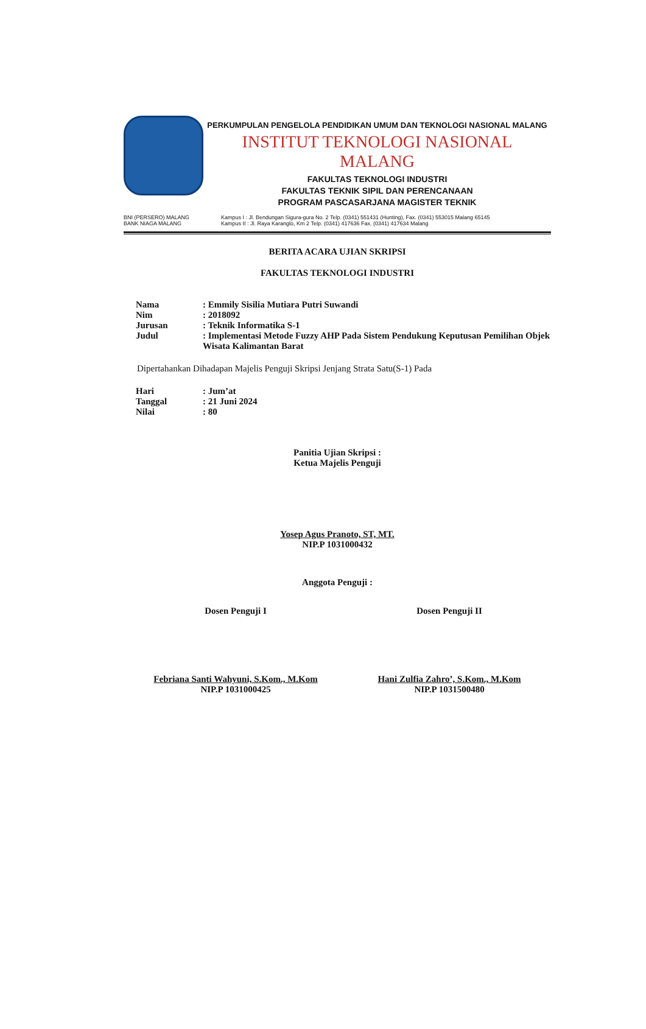PERKUMPULAN PENGELOLA PENDIDIKAN UMUM DAN TEKNOLOGI NASIONAL MALANG
INSTITUT TEKNOLOGI NASIONAL MALANG
FAKULTAS TEKNOLOGI INDUSTRI
FAKULTAS TEKNIK SIPIL DAN PERENCANAAN
PROGRAM PASCASARJANA MAGISTER TEKNIK
BNI (PERSERO) MALANG
BANK NIAGA MALANG
Kampus I : Jl. Bendungan Sigura-gura No. 2 Telp. (0341) 551431 (Hunting), Fax. (0341) 553015 Malang 65145
Kampus II : Jl. Raya Karanglo, Km 2 Telp. (0341) 417636 Fax. (0341) 417634 Malang
BERITA ACARA UJIAN SKRIPSI
FAKULTAS TEKNOLOGI INDUSTRI
| Nama | : Emmily Sisilia Mutiara Putri Suwandi |
| Nim | : 2018092 |
| Jurusan | : Teknik Informatika S-1 |
| Judul | : Implementasi Metode Fuzzy AHP Pada Sistem Pendukung Keputusan Pemilihan Objek Wisata Kalimantan Barat |
Dipertahankan Dihadapan Majelis Penguji Skripsi Jenjang Strata Satu(S-1) Pada
| Hari | : Jum’at |
| Tanggal | : 21 Juni 2024 |
| Nilai | : 80 |
Panitia Ujian Skripsi :
Ketua Majelis Penguji
Yosep Agus Pranoto, ST, MT.
NIP.P 1031000432
Anggota Penguji :
Dosen Penguji I
Febriana Santi Wahyuni, S.Kom., M.Kom
NIP.P 1031000425
Dosen Penguji II
Hani Zulfia Zahro’, S.Kom., M.Kom
NIP.P 1031500480